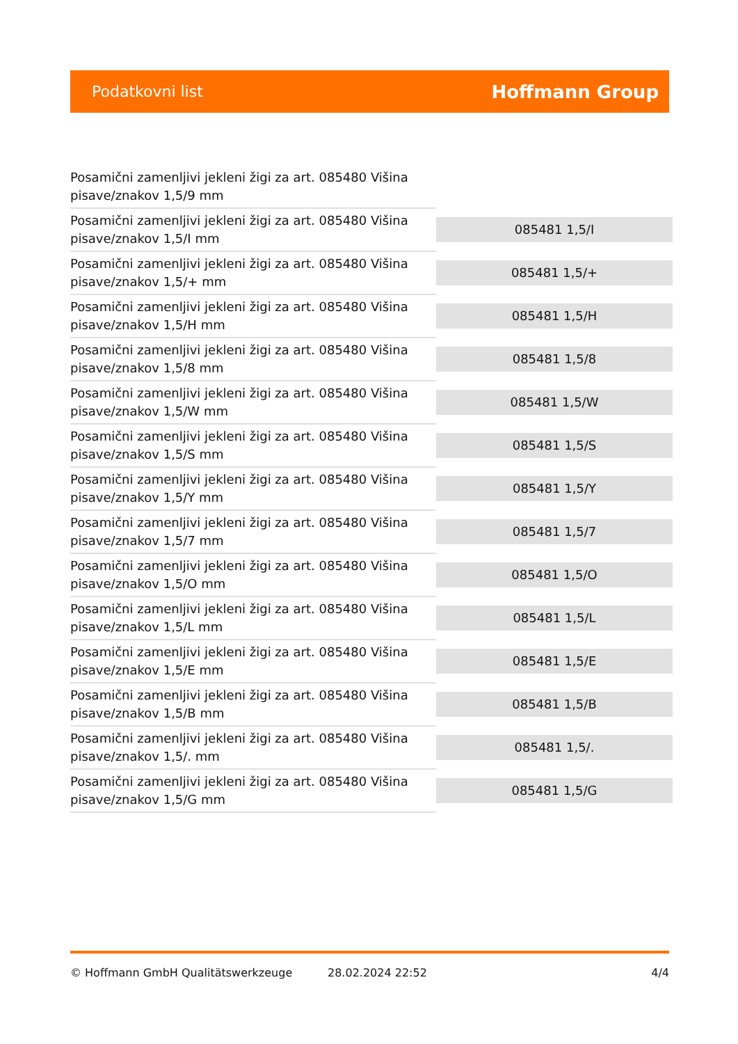Podatkovni list Hoffmann Group
| Posamični zamenljivi jekleni žigi za art. 085480 Višina pisave/znakov 1,5/9 mm | |
| Posamični zamenljivi jekleni žigi za art. 085480 Višina pisave/znakov 1,5/I mm | 085481 1,5/I |
| Posamični zamenljivi jekleni žigi za art. 085480 Višina pisave/znakov 1,5/+ mm | 085481 1,5/+ |
| Posamični zamenljivi jekleni žigi za art. 085480 Višina pisave/znakov 1,5/H mm | 085481 1,5/H |
| Posamični zamenljivi jekleni žigi za art. 085480 Višina pisave/znakov 1,5/8 mm | 085481 1,5/8 |
| Posamični zamenljivi jekleni žigi za art. 085480 Višina pisave/znakov 1,5/W mm | 085481 1,5/W |
| Posamični zamenljivi jekleni žigi za art. 085480 Višina pisave/znakov 1,5/S mm | 085481 1,5/S |
| Posamični zamenljivi jekleni žigi za art. 085480 Višina pisave/znakov 1,5/Y mm | 085481 1,5/Y |
| Posamični zamenljivi jekleni žigi za art. 085480 Višina pisave/znakov 1,5/7 mm | 085481 1,5/7 |
| Posamični zamenljivi jekleni žigi za art. 085480 Višina pisave/znakov 1,5/O mm | 085481 1,5/O |
| Posamični zamenljivi jekleni žigi za art. 085480 Višina pisave/znakov 1,5/L mm | 085481 1,5/L |
| Posamični zamenljivi jekleni žigi za art. 085480 Višina pisave/znakov 1,5/E mm | 085481 1,5/E |
| Posamični zamenljivi jekleni žigi za art. 085480 Višina pisave/znakov 1,5/B mm | 085481 1,5/B |
| Posamični zamenljivi jekleni žigi za art. 085480 Višina pisave/znakov 1,5/. mm | 085481 1,5/. |
| Posamični zamenljivi jekleni žigi za art. 085480 Višina pisave/znakov 1,5/G mm | 085481 1,5/G |
© Hoffmann GmbH Qualitätswerkzeuge 28.02.2024 22:52 4/4